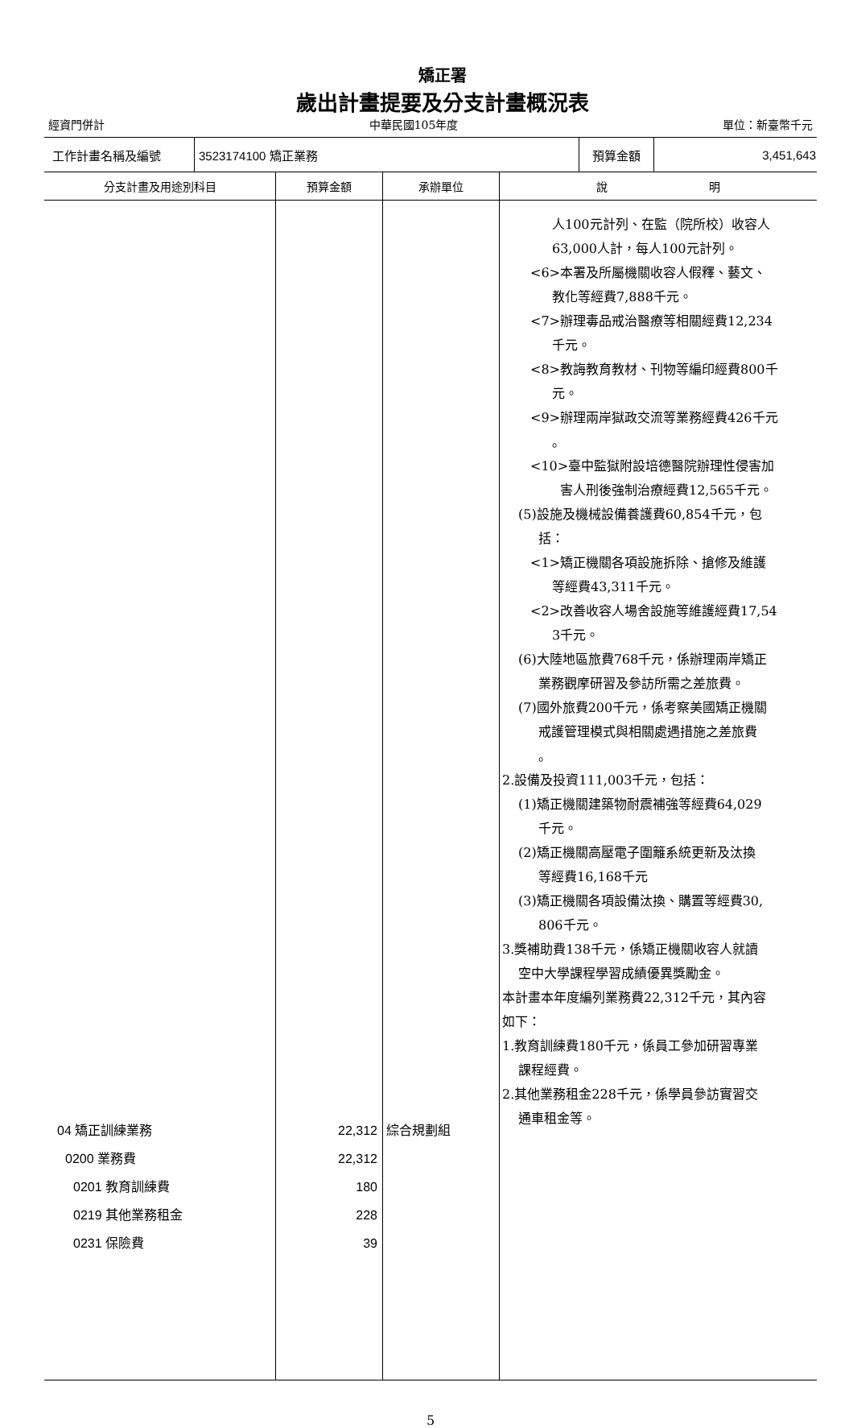矯正署
歲出計畫提要及分支計畫概況表
經資門併計 中華民國105年度 單位：新臺幣千元
| 工作計畫名稱及編號 | 3523174100 矯正業務 | 預算金額 | 3,451,643 |
| 分支計畫及用途別科目 | 預算金額 | 承辦單位 | 說 明 |
| --- | --- | --- | --- |
| 04 矯正訓練業務 0200 業務費 0201 教育訓練費 0219 其他業務租金 0231 保險費 | 22,312 22,312 180 228 39 | 綜合規劃組 | 人100元計列、在監（院所校）收容人 63,000人計，每人100元計列。 <6>本署及所屬機關收容人假釋、藝文、 教化等經費7,888千元。 <7>辦理毒品戒治醫療等相關經費12,234 千元。 <8>教誨教育教材、刊物等編印經費800千 元。 <9>辦理兩岸獄政交流等業務經費426千元 。 <10>臺中監獄附設培德醫院辦理性侵害加 害人刑後強制治療經費12,565千元。 (5)設施及機械設備養護費60,854千元，包 括： <1>矯正機關各項設施拆除、搶修及維護 等經費43,311千元。 <2>改善收容人場舍設施等維護經費17,54 3千元。 (6)大陸地區旅費768千元，係辦理兩岸矯正 業務觀摩研習及參訪所需之差旅費。 (7)國外旅費200千元，係考察美國矯正機關 戒護管理模式與相關處遇措施之差旅費 。 2.設備及投資111,003千元，包括： (1)矯正機關建築物耐震補強等經費64,029 千元。 (2)矯正機關高壓電子圍籬系統更新及汰換 等經費16,168千元 (3)矯正機關各項設備汰換、購置等經費30, 806千元。 3.獎補助費138千元，係矯正機關收容人就讀 空中大學課程學習成績優異獎勵金。 本計畫本年度編列業務費22,312千元，其內容 如下： 1.教育訓練費180千元，係員工參加研習專業 課程經費。 2.其他業務租金228千元，係學員參訪實習交 通車租金等。 |
5